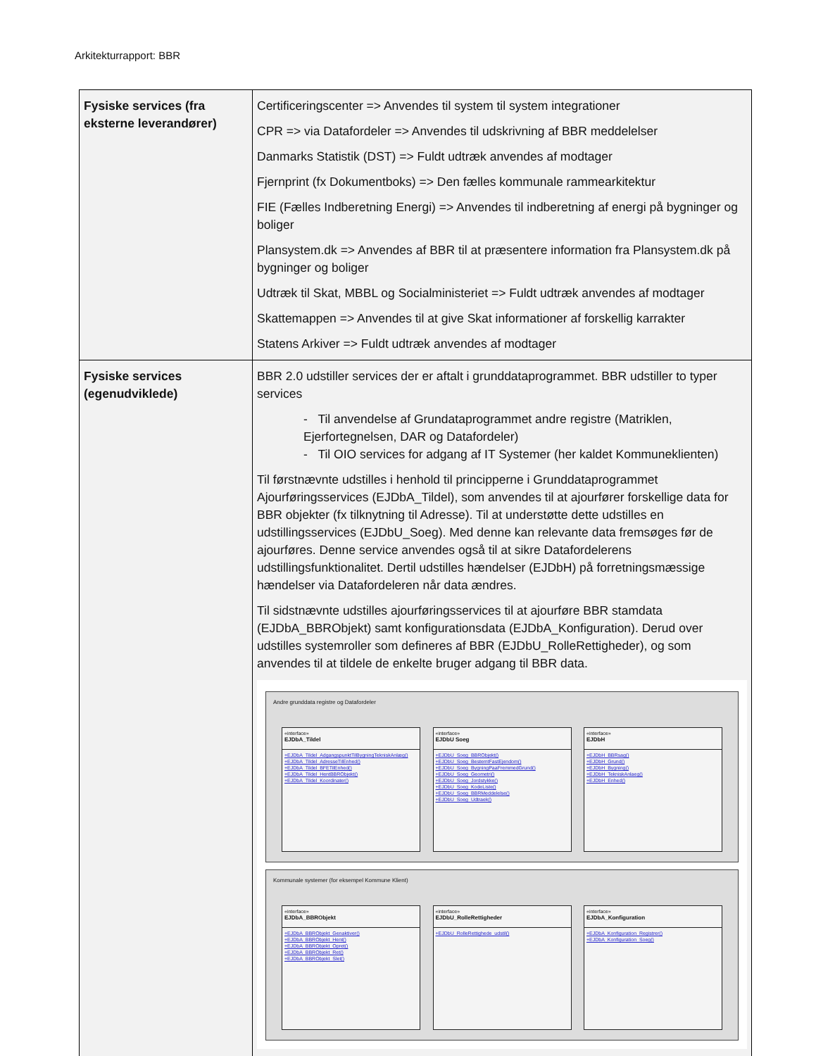Arkitekturrapport: BBR
| Fysiske services (fra eksterne leverandører) | Certificeringscenter => Anvendes til system til system integrationer CPR => via Datafordeler => Anvendes til udskrivning af BBR meddelelser Danmarks Statistik (DST) => Fuldt udtræk anvendes af modtager Fjernprint (fx Dokumentboks) => Den fælles kommunale rammearkitektur FIE (Fælles Indberetning Energi) => Anvendes til indberetning af energi på bygninger og boliger Plansystem.dk => Anvendes af BBR til at præsentere information fra Plansystem.dk på bygninger og boliger Udtræk til Skat, MBBL og Socialministeriet => Fuldt udtræk anvendes af modtager Skattemappen => Anvendes til at give Skat informationer af forskellig karrakter Statens Arkiver => Fuldt udtræk anvendes af modtager |
| Fysiske services (egenudviklede) | BBR 2.0 udstiller services der er aftalt i grunddataprogrammet. BBR udstiller to typer services - Til anvendelse af Grundataprogrammet andre registre (Matriklen, Ejerfortegnelsen, DAR og Datafordeler) - Til OIO services for adgang af IT Systemer (her kaldet Kommuneklienten) Til førstnævnte udstilles i henhold til principperne i Grunddataprogrammet Ajourføringsservices (EJDbA_Tildel), som anvendes til at ajourfører forskellige data for BBR objekter (fx tilknytning til Adresse). Til at understøtte dette udstilles en udstillingsservices (EJDbU_Soeg). Med denne kan relevante data fremsøges før de ajourføres. Denne service anvendes også til at sikre Datafordelerens udstillingsfunktionalitet. Dertil udstilles hændelser (EJDbH) på forretningsmæssige hændelser via Datafordeleren når data ændres. Til sidstnævnte udstilles ajourføringsservices til at ajourføre BBR stamdata (EJDbA_BBRObjekt) samt konfigurationsdata (EJDbA_Konfiguration). Derud over udstilles systemroller som defineres af BBR (EJDbU_RolleRettigheder), og som anvendes til at tildele de enkelte bruger adgang til BBR data. Andre grunddata registre og Datafordeler «interface» EJDbA_Tildel +EJDbA_Tildel_AdgangspunktTilBygningTekniskAnlæg() +EJDbA_Tildel_AdresseTilEnhed() +EJDbA_Tildel_BFETilEnhed() +EJDbA_Tildel_HentBBRObjekt() +EJDbA_Tildel_Koordinater() «interface» EJDbU Soeg +EJDbU_Soeg_BBRObjekt() +EJDbU_Soeg_BestemtFastEjendom() +EJDbU_Soeg_BygningPaaFremmedGrund() +EJDbU_Soeg_Geometri() +EJDbU_Soeg_Jordstykke() +EJDbU_Soeg_KodeListe() +EJDbU_Soeg_BBRMeddelelse() +EJDbU_Soeg_Udtraek() «interface» EJDbH +EJDbH_BBRsag() +EJDbH_Grund() +EJDbH_Bygning() +EJDbH_TekniskAnlaeg() +EJDbH_Enhed() Kommunale systemer (for eksempel Kommune Klient) «interface» EJDbA_BBRObjekt +EJDbA_BBRObjekt_Genaktiver() +EJDbA_BBRObjekt_Hent() +EJDbA_BBRObjekt_Opret() +EJDbA_BBRObjekt_Ret() +EJDbA_BBRObjekt_Slet() «interface» EJDbU_RolleRettigheder +EJDbU_RolleRettighede_udstil() «interface» EJDbA_Konfiguration +EJDbA_Konfiguration_Registrer() +EJDbA_Konfiguration_Soeg() |